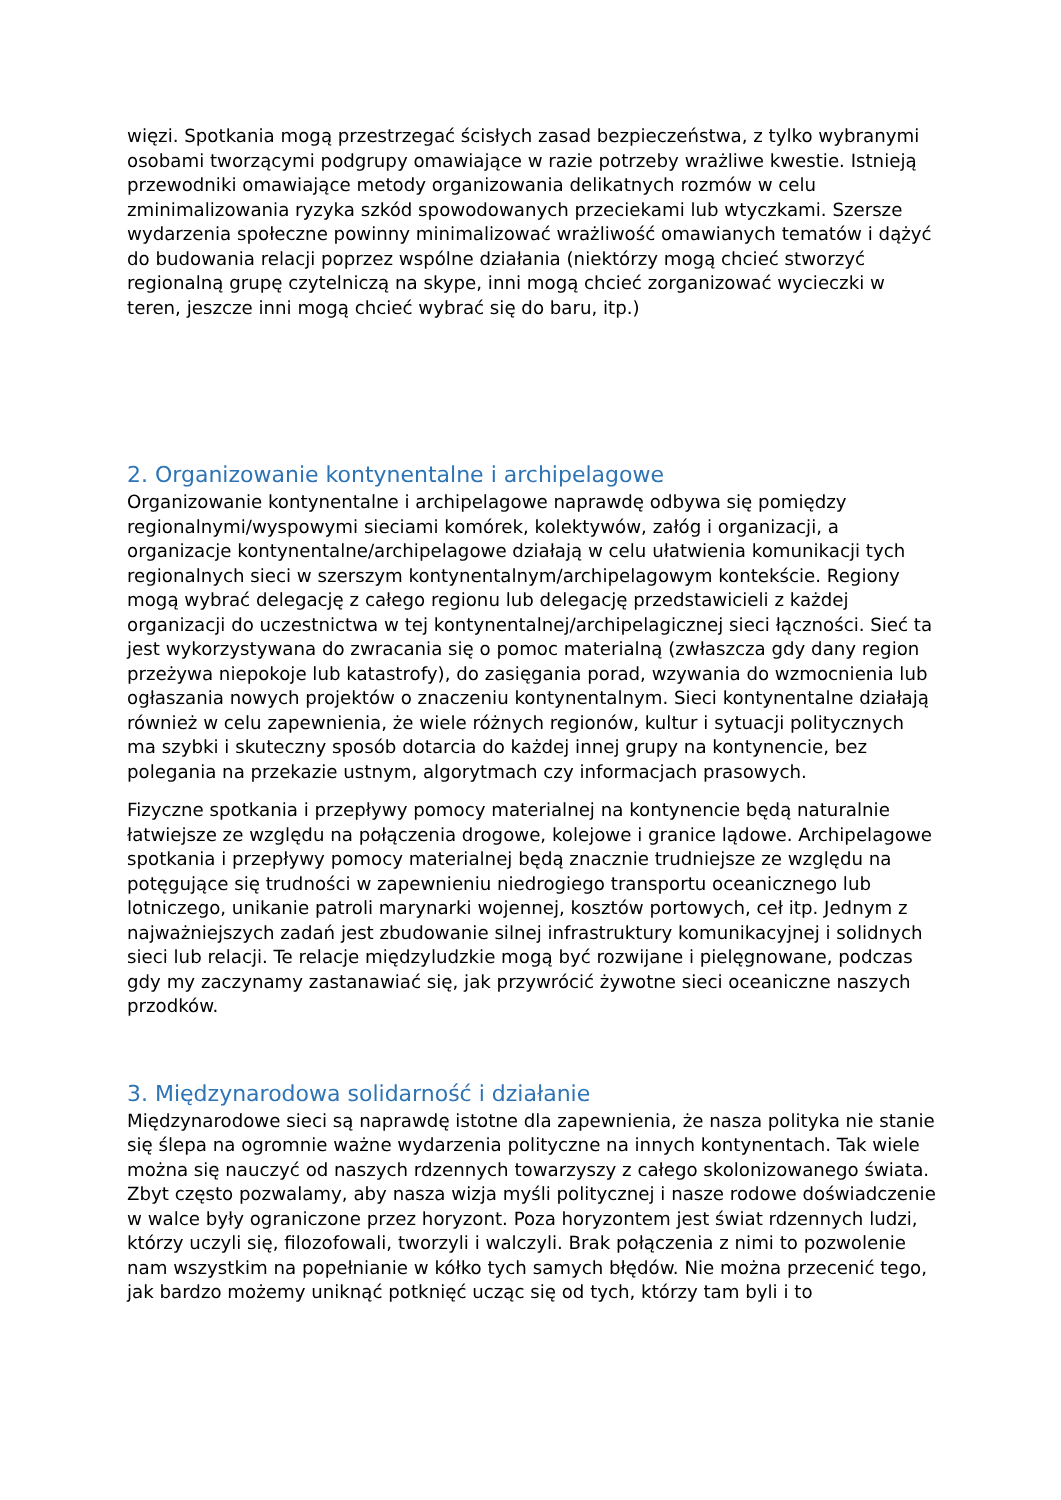więzi. Spotkania mogą przestrzegać ścisłych zasad bezpieczeństwa, z tylko wybranymi osobami tworzącymi podgrupy omawiające w razie potrzeby wrażliwe kwestie. Istnieją przewodniki omawiające metody organizowania delikatnych rozmów w celu zminimalizowania ryzyka szkód spowodowanych przeciekami lub wtyczkami. Szersze wydarzenia społeczne powinny minimalizować wrażliwość omawianych tematów i dążyć do budowania relacji poprzez wspólne działania (niektórzy mogą chcieć stworzyć regionalną grupę czytelniczą na skype, inni mogą chcieć zorganizować wycieczki w teren, jeszcze inni mogą chcieć wybrać się do baru, itp.)
2. Organizowanie kontynentalne i archipelagowe
Organizowanie kontynentalne i archipelagowe naprawdę odbywa się pomiędzy regionalnymi/wyspowymi sieciami komórek, kolektywów, załóg i organizacji, a organizacje kontynentalne/archipelagowe działają w celu ułatwienia komunikacji tych regionalnych sieci w szerszym kontynentalnym/archipelagowym kontekście. Regiony mogą wybrać delegację z całego regionu lub delegację przedstawicieli z każdej organizacji do uczestnictwa w tej kontynentalnej/archipelagicznej sieci łączności. Sieć ta jest wykorzystywana do zwracania się o pomoc materialną (zwłaszcza gdy dany region przeżywa niepokoje lub katastrofy), do zasięgania porad, wzywania do wzmocnienia lub ogłaszania nowych projektów o znaczeniu kontynentalnym. Sieci kontynentalne działają również w celu zapewnienia, że wiele różnych regionów, kultur i sytuacji politycznych ma szybki i skuteczny sposób dotarcia do każdej innej grupy na kontynencie, bez polegania na przekazie ustnym, algorytmach czy informacjach prasowych.
Fizyczne spotkania i przepływy pomocy materialnej na kontynencie będą naturalnie łatwiejsze ze względu na połączenia drogowe, kolejowe i granice lądowe. Archipelagowe spotkania i przepływy pomocy materialnej będą znacznie trudniejsze ze względu na potęgujące się trudności w zapewnieniu niedrogiego transportu oceanicznego lub lotniczego, unikanie patroli marynarki wojennej, kosztów portowych, ceł itp. Jednym z najważniejszych zadań jest zbudowanie silnej infrastruktury komunikacyjnej i solidnych sieci lub relacji. Te relacje międzyludzkie mogą być rozwijane i pielęgnowane, podczas gdy my zaczynamy zastanawiać się, jak przywrócić żywotne sieci oceaniczne naszych przodków.
3. Międzynarodowa solidarność i działanie
Międzynarodowe sieci są naprawdę istotne dla zapewnienia, że nasza polityka nie stanie się ślepa na ogromnie ważne wydarzenia polityczne na innych kontynentach. Tak wiele można się nauczyć od naszych rdzennych towarzyszy z całego skolonizowanego świata. Zbyt często pozwalamy, aby nasza wizja myśli politycznej i nasze rodowe doświadczenie w walce były ograniczone przez horyzont. Poza horyzontem jest świat rdzennych ludzi, którzy uczyli się, filozofowali, tworzyli i walczyli. Brak połączenia z nimi to pozwolenie nam wszystkim na popełnianie w kółko tych samych błędów. Nie można przecenić tego, jak bardzo możemy uniknąć potknięć ucząc się od tych, którzy tam byli i to